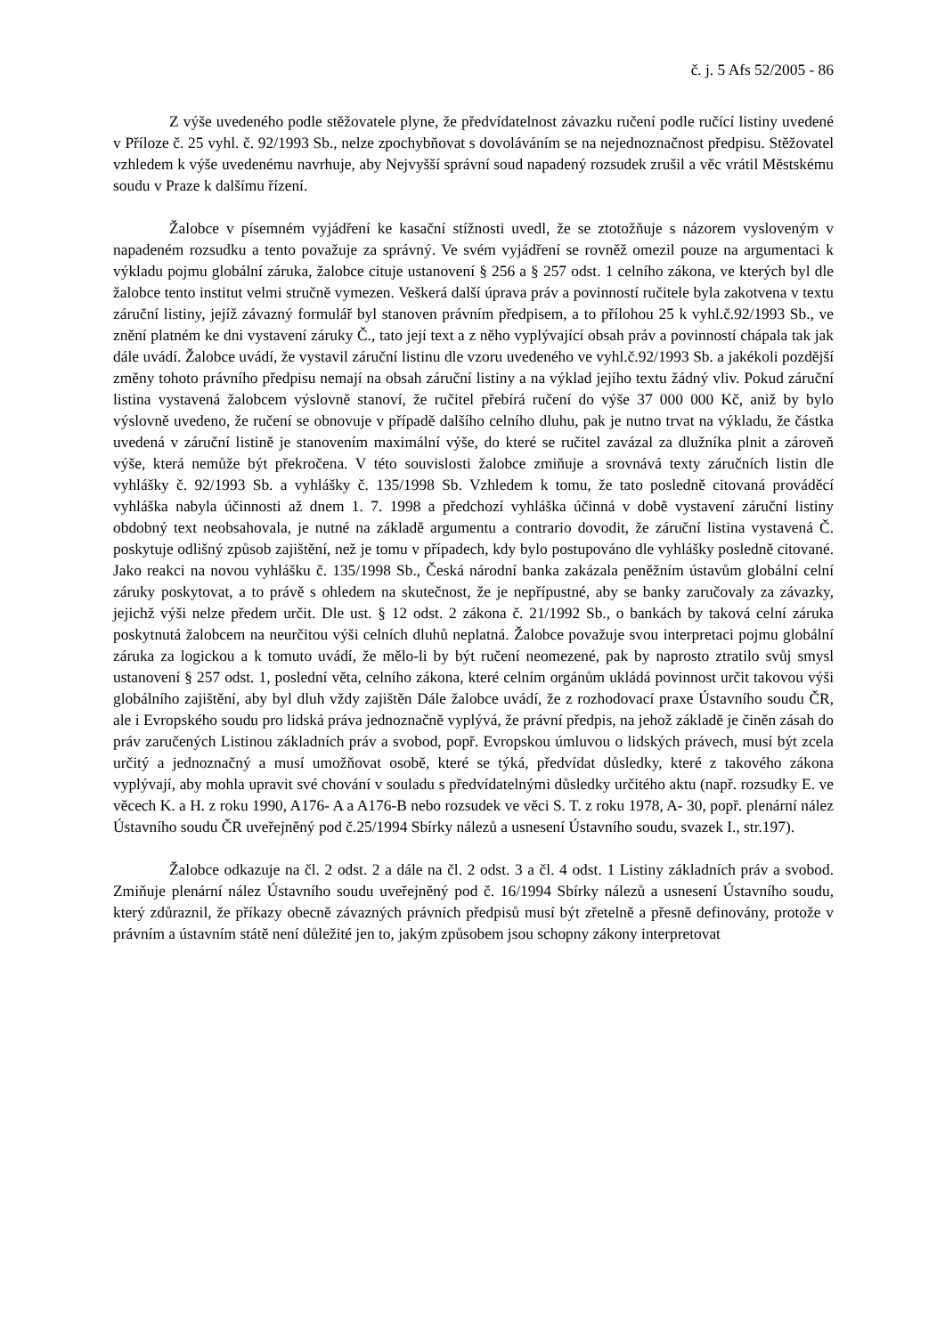č. j. 5 Afs 52/2005 - 86
Z výše uvedeného podle stěžovatele plyne, že předvídatelnost závazku ručení podle ručící listiny uvedené v Příloze č. 25 vyhl. č. 92/1993 Sb., nelze zpochybňovat s dovoláváním se na nejednoznačnost předpisu. Stěžovatel vzhledem k výše uvedenému navrhuje, aby Nejvyšší správní soud napadený rozsudek zrušil a věc vrátil Městskému soudu v Praze k dalšímu řízení.
Žalobce v písemném vyjádření ke kasační stížnosti uvedl, že se ztotožňuje s názorem vysloveným v napadeném rozsudku a tento považuje za správný. Ve svém vyjádření se rovněž omezil pouze na argumentaci k výkladu pojmu globální záruka, žalobce cituje ustanovení § 256 a § 257 odst. 1 celního zákona, ve kterých byl dle žalobce tento institut velmi stručně vymezen. Veškerá další úprava práv a povinností ručitele byla zakotvena v textu záruční listiny, jejíž závazný formulář byl stanoven právním předpisem, a to přílohou 25 k vyhl.č.92/1993 Sb., ve znění platném ke dni vystavení záruky Č., tato její text a z něho vyplývající obsah práv a povinností chápala tak jak dále uvádí. Žalobce uvádí, že vystavil záruční listinu dle vzoru uvedeného ve vyhl.č.92/1993 Sb. a jakékoli pozdější změny tohoto právního předpisu nemají na obsah záruční listiny a na výklad jejího textu žádný vliv. Pokud záruční listina vystavená žalobcem výslovně stanoví, že ručitel přebírá ručení do výše 37 000 000 Kč, aniž by bylo výslovně uvedeno, že ručení se obnovuje v případě dalšího celního dluhu, pak je nutno trvat na výkladu, že částka uvedená v záruční listině je stanovením maximální výše, do které se ručitel zavázal za dlužníka plnit a zároveň výše, která nemůže být překročena. V této souvislosti žalobce zmiňuje a srovnává texty záručních listin dle vyhlášky č. 92/1993 Sb. a vyhlášky č. 135/1998 Sb. Vzhledem k tomu, že tato posledně citovaná prováděcí vyhláška nabyla účinnosti až dnem 1. 7. 1998 a předchozí vyhláška účinná v době vystavení záruční listiny obdobný text neobsahovala, je nutné na základě argumentu a contrario dovodit, že záruční listina vystavená Č. poskytuje odlišný způsob zajištění, než je tomu v případech, kdy bylo postupováno dle vyhlášky posledně citované. Jako reakci na novou vyhlášku č. 135/1998 Sb., Česká národní banka zakázala peněžním ústavům globální celní záruky poskytovat, a to právě s ohledem na skutečnost, že je nepřípustné, aby se banky zaručovaly za závazky, jejichž výši nelze předem určit. Dle ust. § 12 odst. 2 zákona č. 21/1992 Sb., o bankách by taková celní záruka poskytnutá žalobcem na neurčitou výši celních dluhů neplatná. Žalobce považuje svou interpretaci pojmu globální záruka za logickou a k tomuto uvádí, že mělo-li by být ručení neomezené, pak by naprosto ztratilo svůj smysl ustanovení § 257 odst. 1, poslední věta, celního zákona, které celním orgánům ukládá povinnost určit takovou výši globálního zajištění, aby byl dluh vždy zajištěn Dále žalobce uvádí, že z rozhodovací praxe Ústavního soudu ČR, ale i Evropského soudu pro lidská práva jednoznačně vyplývá, že právní předpis, na jehož základě je činěn zásah do práv zaručených Listinou základních práv a svobod, popř. Evropskou úmluvou o lidských právech, musí být zcela určitý a jednoznačný a musí umožňovat osobě, které se týká, předvídat důsledky, které z takového zákona vyplývají, aby mohla upravit své chování v souladu s předvídatelnými důsledky určitého aktu (např. rozsudky E. ve věcech K. a H. z roku 1990, A176- A a A176-B nebo rozsudek ve věci S. T. z roku 1978, A- 30, popř. plenární nález Ústavního soudu ČR uveřejněný pod č.25/1994 Sbírky nálezů a usnesení Ústavního soudu, svazek I., str.197).
Žalobce odkazuje na čl. 2 odst. 2 a dále na čl. 2 odst. 3 a čl. 4 odst. 1 Listiny základních práv a svobod. Zmiňuje plenární nález Ústavního soudu uveřejněný pod č. 16/1994 Sbírky nálezů a usnesení Ústavního soudu, který zdůraznil, že příkazy obecně závazných právních předpisů musí být zřetelně a přesně definovány, protože v právním a ústavním státě není důležité jen to, jakým způsobem jsou schopny zákony interpretovat